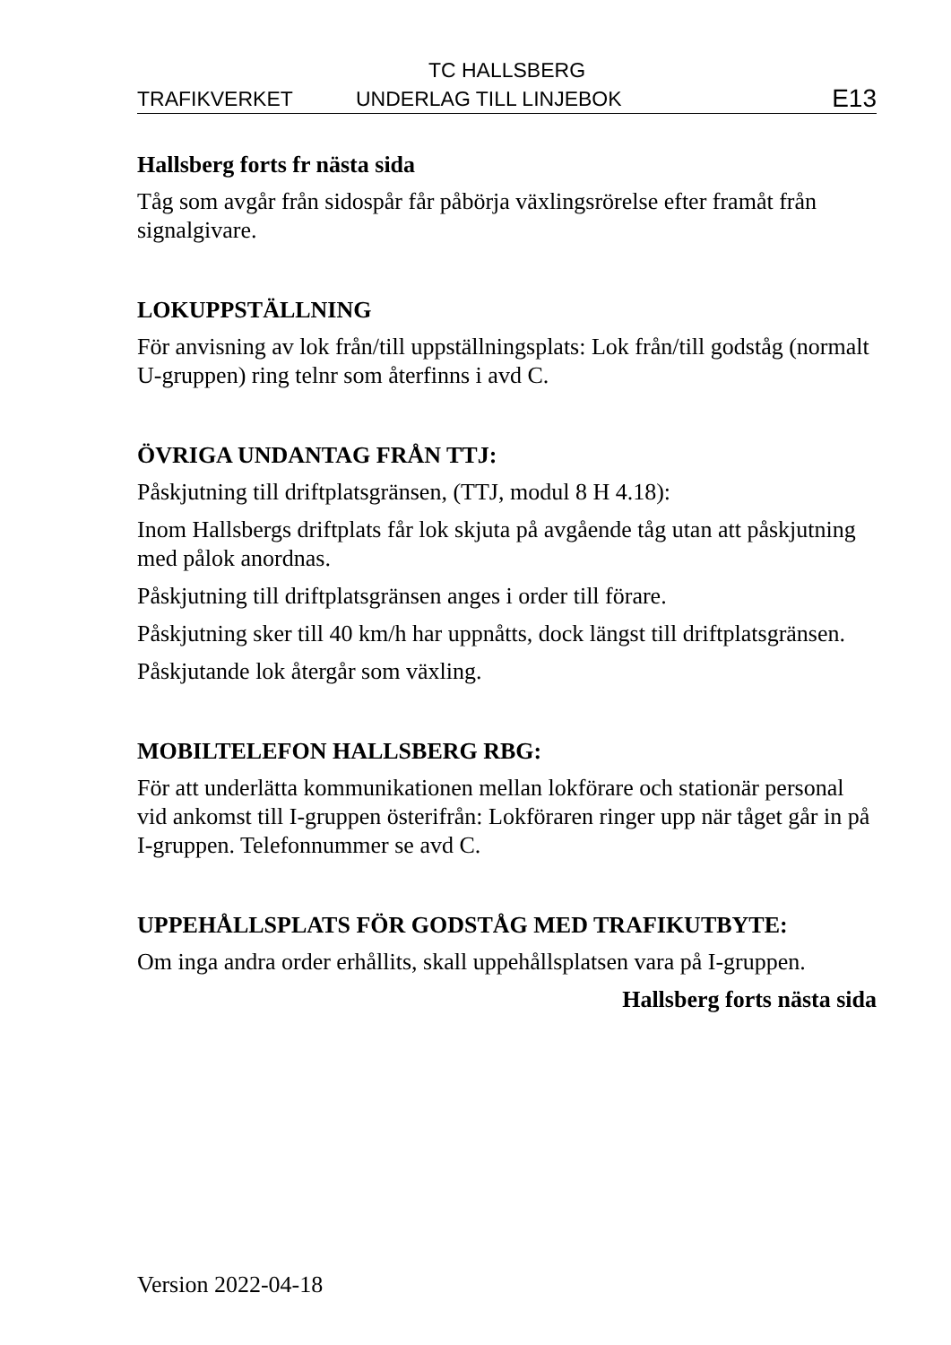TC HALLSBERG
TRAFIKVERKET UNDERLAG TILL LINJEBOK E13
Hallsberg forts fr nästa sida
Tåg som avgår från sidospår får påbörja växlingsrörelse efter framåt från signalgivare.
LOKUPPSTÄLLNING
För anvisning av lok från/till uppställningsplats: Lok från/till godståg (normalt U-gruppen) ring telnr som återfinns i avd C.
ÖVRIGA UNDANTAG FRÅN TTJ:
Påskjutning till driftplatsgränsen, (TTJ, modul 8 H 4.18):
Inom Hallsbergs driftplats får lok skjuta på avgående tåg utan att påskjutning med pålok anordnas.
Påskjutning till driftplatsgränsen anges i order till förare.
Påskjutning sker till 40 km/h har uppnåtts, dock längst till driftplatsgränsen.
Påskjutande lok återgår som växling.
MOBILTELEFON HALLSBERG RBG:
För att underlätta kommunikationen mellan lokförare och stationär personal vid ankomst till I-gruppen österifrån: Lokföraren ringer upp när tåget går in på I-gruppen. Telefonnummer se avd C.
UPPEHÅLLSPLATS FÖR GODSTÅG MED TRAFIKUTBYTE:
Om inga andra order erhållits, skall uppehållsplatsen vara på I-gruppen.
Hallsberg forts nästa sida
Version 2022-04-18